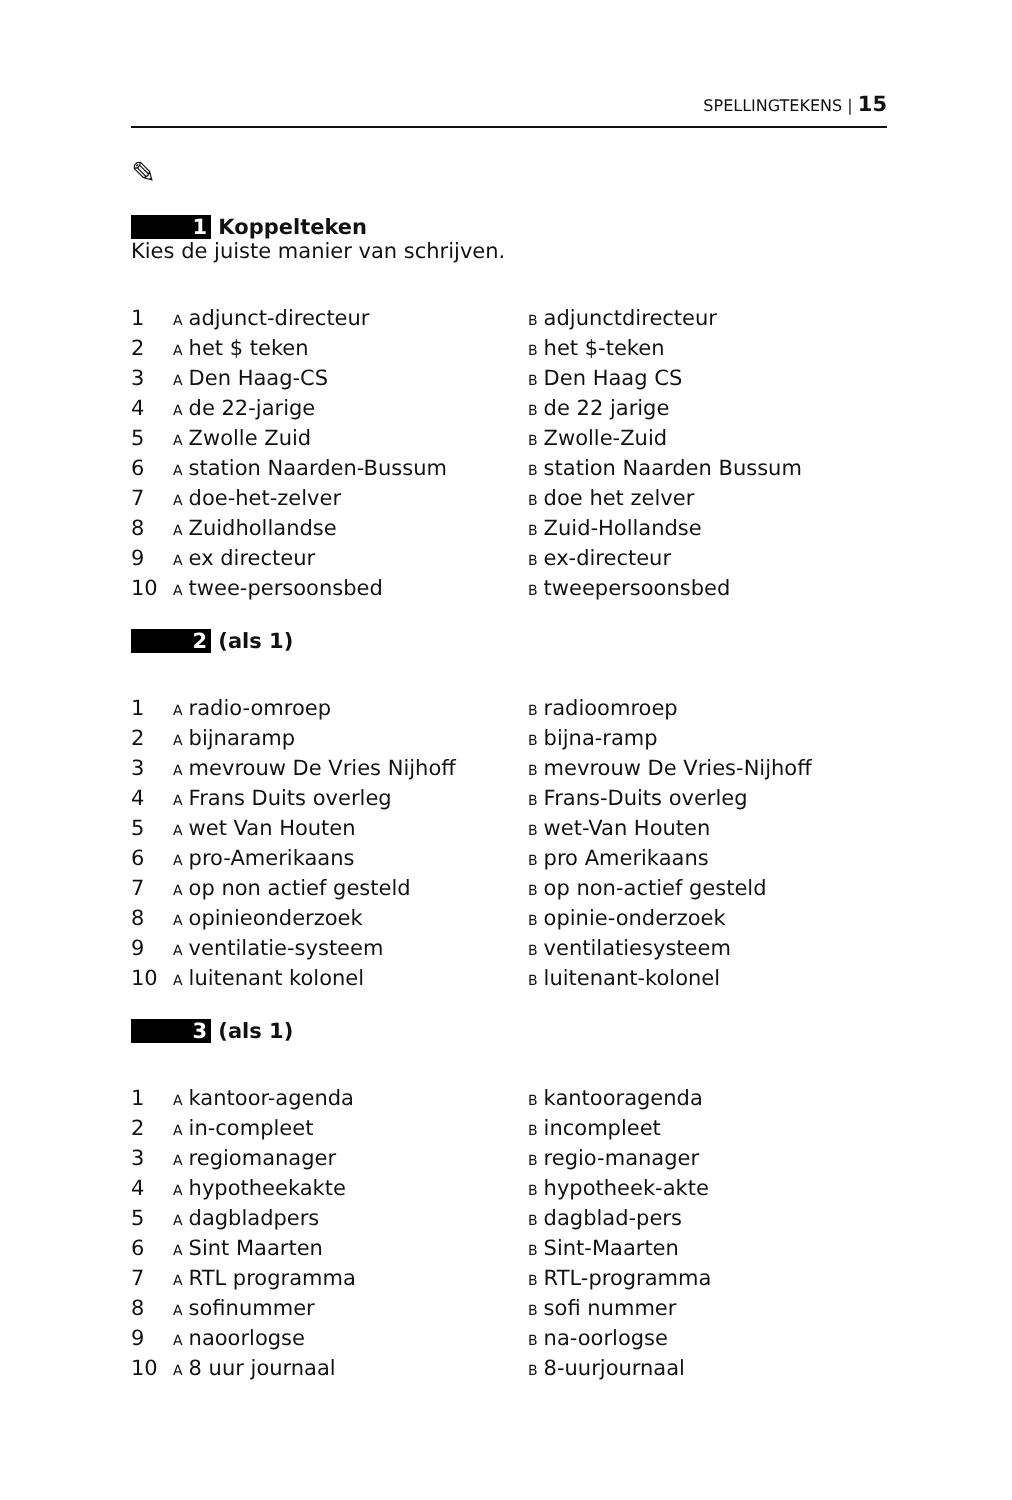SPELLINGTEKENS | 15
✎
1 Koppelteken
Kies de juiste manier van schrijven.
| 1 | A adjunct-directeur | B adjunctdirecteur |
| 2 | A het $ teken | B het $-teken |
| 3 | A Den Haag-CS | B Den Haag CS |
| 4 | A de 22-jarige | B de 22 jarige |
| 5 | A Zwolle Zuid | B Zwolle-Zuid |
| 6 | A station Naarden-Bussum | B station Naarden Bussum |
| 7 | A doe-het-zelver | B doe het zelver |
| 8 | A Zuidhollandse | B Zuid-Hollandse |
| 9 | A ex directeur | B ex-directeur |
| 10 | A twee-persoonsbed | B tweepersoonsbed |
2 (als 1)
| 1 | A radio-omroep | B radioomroep |
| 2 | A bijnaramp | B bijna-ramp |
| 3 | A mevrouw De Vries Nijhoff | B mevrouw De Vries-Nijhoff |
| 4 | A Frans Duits overleg | B Frans-Duits overleg |
| 5 | A wet Van Houten | B wet-Van Houten |
| 6 | A pro-Amerikaans | B pro Amerikaans |
| 7 | A op non actief gesteld | B op non-actief gesteld |
| 8 | A opinieonderzoek | B opinie-onderzoek |
| 9 | A ventilatie-systeem | B ventilatiesysteem |
| 10 | A luitenant kolonel | B luitenant-kolonel |
3 (als 1)
| 1 | A kantoor-agenda | B kantooragenda |
| 2 | A in-compleet | B incompleet |
| 3 | A regiomanager | B regio-manager |
| 4 | A hypotheekakte | B hypotheek-akte |
| 5 | A dagbladpers | B dagblad-pers |
| 6 | A Sint Maarten | B Sint-Maarten |
| 7 | A RTL programma | B RTL-programma |
| 8 | A sofinummer | B sofi nummer |
| 9 | A naoorlogse | B na-oorlogse |
| 10 | A 8 uur journaal | B 8-uurjournaal |